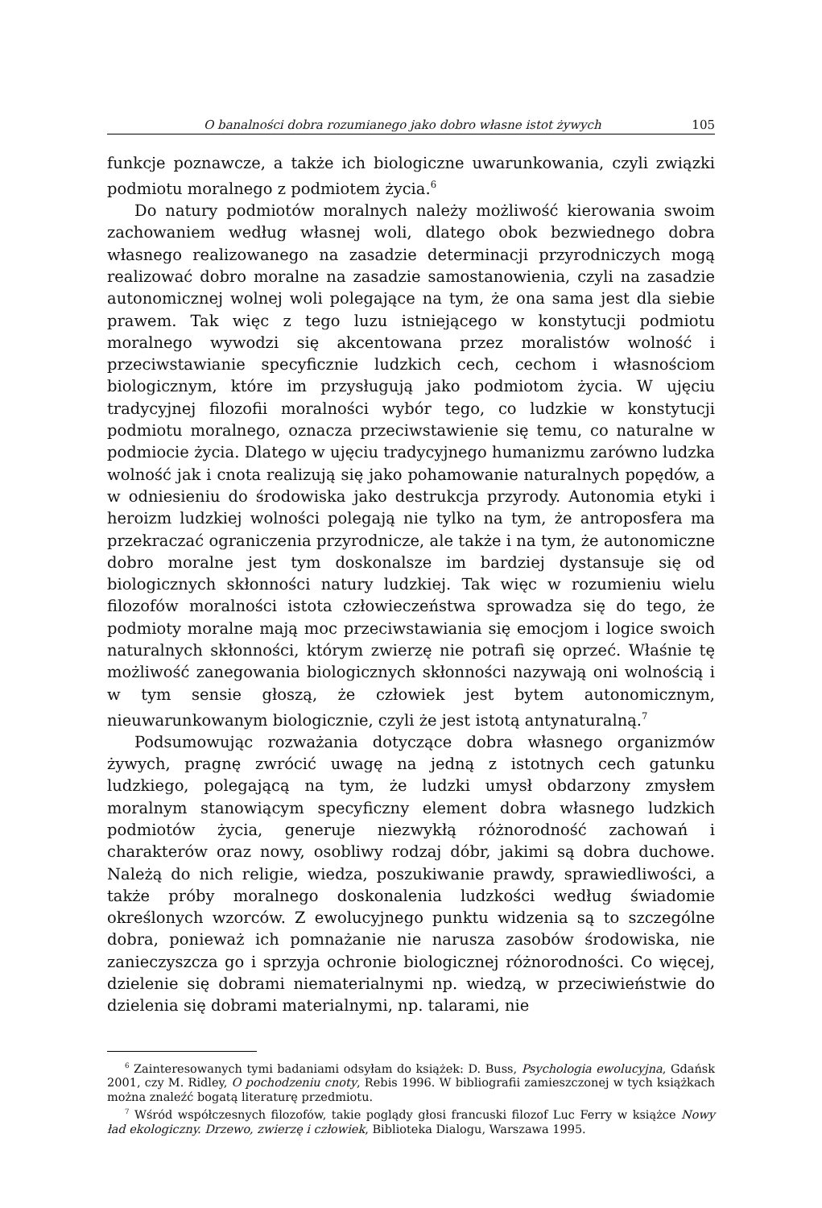O banalności dobra rozumianego jako dobro własne istot żywych 105
funkcje poznawcze, a także ich biologiczne uwarunkowania, czyli związki podmiotu moralnego z podmiotem życia.<sup>6</sup>
Do natury podmiotów moralnych należy możliwość kierowania swoim zachowaniem według własnej woli, dlatego obok bezwiednego dobra własnego realizowanego na zasadzie determinacji przyrodniczych mogą realizować dobro moralne na zasadzie samostanowienia, czyli na zasadzie autonomicznej wolnej woli polegające na tym, że ona sama jest dla siebie prawem. Tak więc z tego luzu istniejącego w konstytucji podmiotu moralnego wywodzi się akcentowana przez moralistów wolność i przeciwstawianie specyficznie ludzkich cech, cechom i własnościom biologicznym, które im przysługują jako podmiotom życia. W ujęciu tradycyjnej filozofii moralności wybór tego, co ludzkie w konstytucji podmiotu moralnego, oznacza przeciwstawienie się temu, co naturalne w podmiocie życia. Dlatego w ujęciu tradycyjnego humanizmu zarówno ludzka wolność jak i cnota realizują się jako pohamowanie naturalnych popędów, a w odniesieniu do środowiska jako destrukcja przyrody. Autonomia etyki i heroizm ludzkiej wolności polegają nie tylko na tym, że antroposfera ma przekraczać ograniczenia przyrodnicze, ale także i na tym, że autonomiczne dobro moralne jest tym doskonalsze im bardziej dystansuje się od biologicznych skłonności natury ludzkiej. Tak więc w rozumieniu wielu filozofów moralności istota człowieczeństwa sprowadza się do tego, że podmioty moralne mają moc przeciwstawiania się emocjom i logice swoich naturalnych skłonności, którym zwierzę nie potrafi się oprzeć. Właśnie tę możliwość zanegowania biologicznych skłonności nazywają oni wolnością i w tym sensie głoszą, że człowiek jest bytem autonomicznym, nieuwarunkowanym biologicznie, czyli że jest istotą antynaturalną.<sup>7</sup>
Podsumowując rozważania dotyczące dobra własnego organizmów żywych, pragnę zwrócić uwagę na jedną z istotnych cech gatunku ludzkiego, polegającą na tym, że ludzki umysł obdarzony zmysłem moralnym stanowiącym specyficzny element dobra własnego ludzkich podmiotów życia, generuje niezwykłą różnorodność zachowań i charakterów oraz nowy, osobliwy rodzaj dóbr, jakimi są dobra duchowe. Należą do nich religie, wiedza, poszukiwanie prawdy, sprawiedliwości, a także próby moralnego doskonalenia ludzkości według świadomie określonych wzorców. Z ewolucyjnego punktu widzenia są to szczególne dobra, ponieważ ich pomnażanie nie narusza zasobów środowiska, nie zanieczyszcza go i sprzyja ochronie biologicznej różnorodności. Co więcej, dzielenie się dobrami niematerialnymi np. wiedzą, w przeciwieństwie do dzielenia się dobrami materialnymi, np. talarami, nie
<sup>6</sup> Zainteresowanych tymi badaniami odsyłam do książek: D. Buss, Psychologia ewolucyjna, Gdańsk 2001, czy M. Ridley, O pochodzeniu cnoty, Rebis 1996. W bibliografii zamieszczonej w tych książkach można znaleźć bogatą literaturę przedmiotu.
<sup>7</sup> Wśród współczesnych filozofów, takie poglądy głosi francuski filozof Luc Ferry w książce Nowy ład ekologiczny. Drzewo, zwierzę i człowiek, Biblioteka Dialogu, Warszawa 1995.